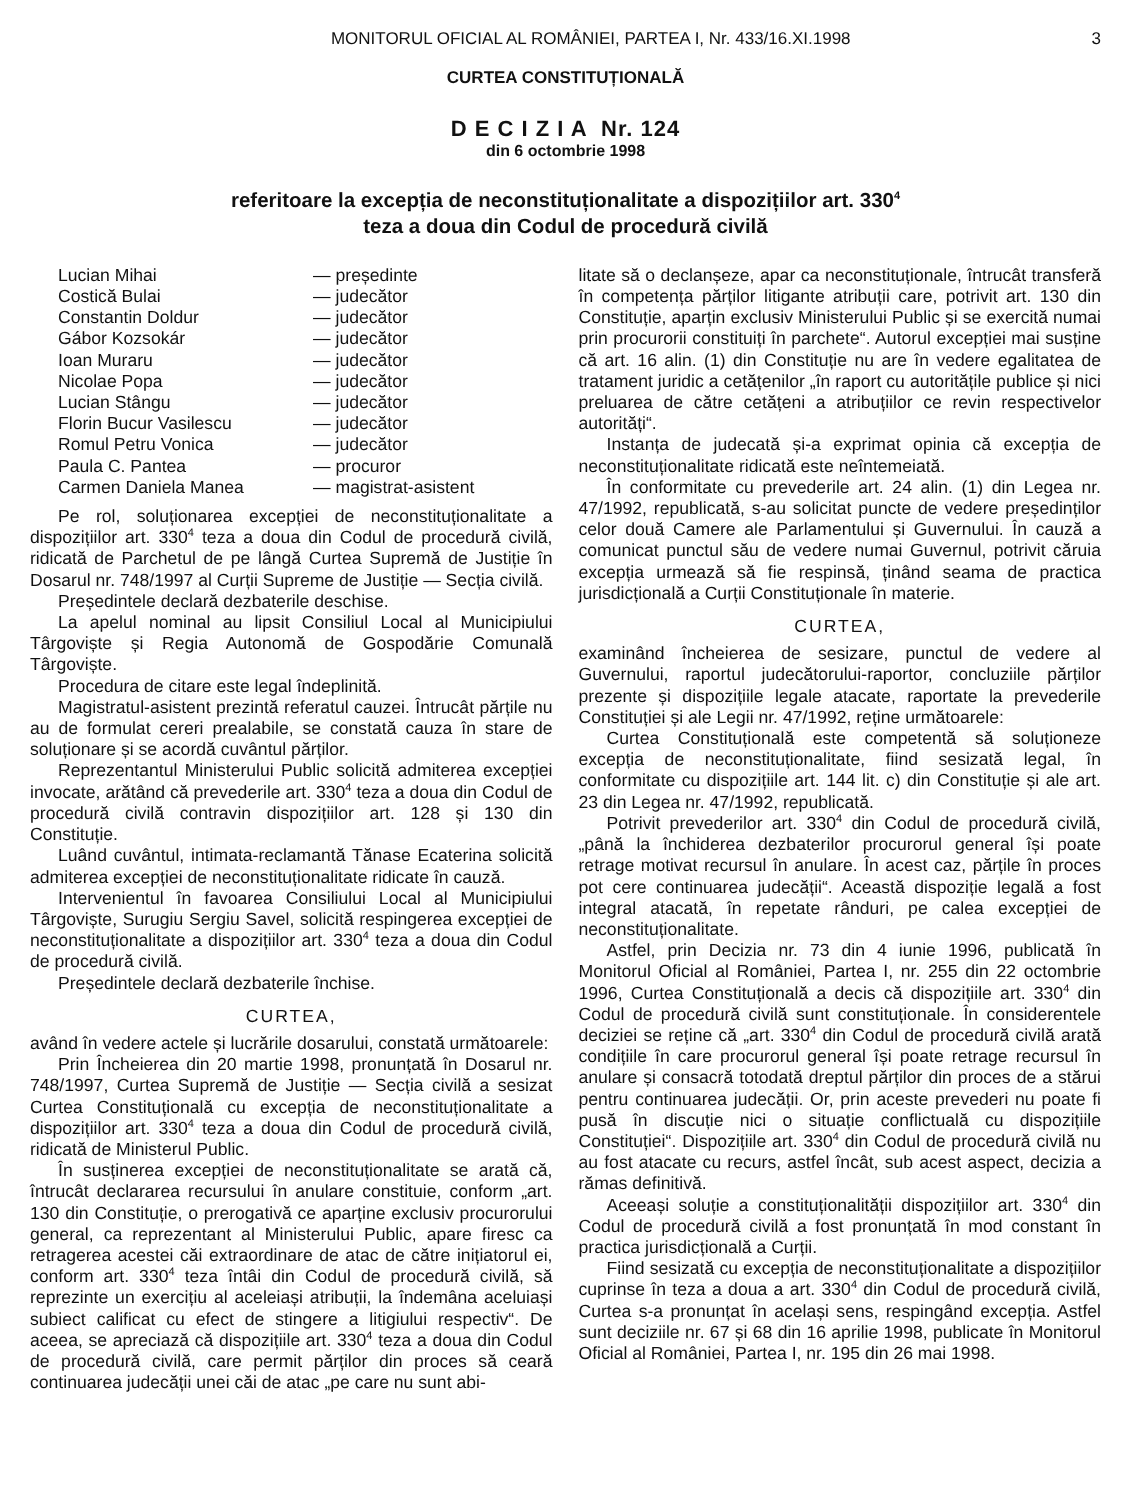MONITORUL OFICIAL AL ROMÂNIEI, PARTEA I, Nr. 433/16.XI.1998 3
CURTEA CONSTITUȚIONALĂ
D E C I Z I A Nr. 124
din 6 octombrie 1998
referitoare la excepția de neconstituționalitate a dispozițiilor art. 330<sup>4</sup>
teza a doua din Codul de procedură civilă
| Lucian Mihai | — președinte |
| Costică Bulai | — judecător |
| Constantin Doldur | — judecător |
| Gábor Kozsokár | — judecător |
| Ioan Muraru | — judecător |
| Nicolae Popa | — judecător |
| Lucian Stângu | — judecător |
| Florin Bucur Vasilescu | — judecător |
| Romul Petru Vonica | — judecător |
| Paula C. Pantea | — procuror |
| Carmen Daniela Manea | — magistrat-asistent |
Pe rol, soluționarea excepției de neconstituționalitate a dispozițiilor art. 330<sup>4</sup> teza a doua din Codul de procedură civilă, ridicată de Parchetul de pe lângă Curtea Supremă de Justiție în Dosarul nr. 748/1997 al Curții Supreme de Justiție — Secția civilă.
Președintele declară dezbaterile deschise.
La apelul nominal au lipsit Consiliul Local al Municipiului Târgoviște și Regia Autonomă de Gospodărie Comunală Târgoviște.
Procedura de citare este legal îndeplinită.
Magistratul-asistent prezintă referatul cauzei. Întrucât părțile nu au de formulat cereri prealabile, se constată cauza în stare de soluționare și se acordă cuvântul părților.
Reprezentantul Ministerului Public solicită admiterea excepției invocate, arătând că prevederile art. 330<sup>4</sup> teza a doua din Codul de procedură civilă contravin dispozițiilor art. 128 și 130 din Constituție.
Luând cuvântul, intimata-reclamantă Tănase Ecaterina solicită admiterea excepției de neconstituționalitate ridicate în cauză.
Intervenientul în favoarea Consiliului Local al Municipiului Târgoviște, Surugiu Sergiu Savel, solicită respingerea excepției de neconstituționalitate a dispozițiilor art. 330<sup>4</sup> teza a doua din Codul de procedură civilă.
Președintele declară dezbaterile închise.
CURTEA,
având în vedere actele și lucrările dosarului, constată următoarele:
Prin Încheierea din 20 martie 1998, pronunțată în Dosarul nr. 748/1997, Curtea Supremă de Justiție — Secția civilă a sesizat Curtea Constituțională cu excepția de neconstituționalitate a dispozițiilor art. 330<sup>4</sup> teza a doua din Codul de procedură civilă, ridicată de Ministerul Public.
În susținerea excepției de neconstituționalitate se arată că, întrucât declararea recursului în anulare constituie, conform „art. 130 din Constituție, o prerogativă ce aparține exclusiv procurorului general, ca reprezentant al Ministerului Public, apare firesc ca retragerea acestei căi extraordinare de atac de către inițiatorul ei, conform art. 330<sup>4</sup> teza întâi din Codul de procedură civilă, să reprezinte un exercițiu al aceleiași atribuții, la îndemâna aceluiași subiect calificat cu efect de stingere a litigiului respectiv“. De aceea, se apreciază că dispozițiile art. 330<sup>4</sup> teza a doua din Codul de procedură civilă, care permit părților din proces să ceară continuarea judecății unei căi de atac „pe care nu sunt abi-
litate să o declanșeze, apar ca neconstituționale, întrucât transferă în competența părților litigante atribuții care, potrivit art. 130 din Constituție, aparțin exclusiv Ministerului Public și se exercită numai prin procurorii constituiți în parchete“. Autorul excepției mai susține că art. 16 alin. (1) din Constituție nu are în vedere egalitatea de tratament juridic a cetățenilor „în raport cu autoritățile publice și nici preluarea de către cetățeni a atribuțiilor ce revin respectivelor autorități“.
Instanța de judecată și-a exprimat opinia că excepția de neconstituționalitate ridicată este neîntemeiată.
În conformitate cu prevederile art. 24 alin. (1) din Legea nr. 47/1992, republicată, s-au solicitat puncte de vedere președinților celor două Camere ale Parlamentului și Guvernului. În cauză a comunicat punctul său de vedere numai Guvernul, potrivit căruia excepția urmează să fie respinsă, ținând seama de practica jurisdicțională a Curții Constituționale în materie.
CURTEA,
examinând încheierea de sesizare, punctul de vedere al Guvernului, raportul judecătorului-raportor, concluziile părților prezente și dispozițiile legale atacate, raportate la prevederile Constituției și ale Legii nr. 47/1992, reține următoarele:
Curtea Constituțională este competentă să soluționeze excepția de neconstituționalitate, fiind sesizată legal, în conformitate cu dispozițiile art. 144 lit. c) din Constituție și ale art. 23 din Legea nr. 47/1992, republicată.
Potrivit prevederilor art. 330<sup>4</sup> din Codul de procedură civilă, „până la închiderea dezbaterilor procurorul general își poate retrage motivat recursul în anulare. În acest caz, părțile în proces pot cere continuarea judecății“. Această dispoziție legală a fost integral atacată, în repetate rânduri, pe calea excepției de neconstituționalitate.
Astfel, prin Decizia nr. 73 din 4 iunie 1996, publicată în Monitorul Oficial al României, Partea I, nr. 255 din 22 octombrie 1996, Curtea Constituțională a decis că dispozițiile art. 330<sup>4</sup> din Codul de procedură civilă sunt constituționale. În considerentele deciziei se reține că „art. 330<sup>4</sup> din Codul de procedură civilă arată condițiile în care procurorul general își poate retrage recursul în anulare și consacră totodată dreptul părților din proces de a stărui pentru continuarea judecății. Or, prin aceste prevederi nu poate fi pusă în discuție nici o situație conflictuală cu dispozițiile Constituției“. Dispozițiile art. 330<sup>4</sup> din Codul de procedură civilă nu au fost atacate cu recurs, astfel încât, sub acest aspect, decizia a rămas definitivă.
Aceeași soluție a constituționalității dispozițiilor art. 330<sup>4</sup> din Codul de procedură civilă a fost pronunțată în mod constant în practica jurisdicțională a Curții.
Fiind sesizată cu excepția de neconstituționalitate a dispozițiilor cuprinse în teza a doua a art. 330<sup>4</sup> din Codul de procedură civilă, Curtea s-a pronunțat în același sens, respingând excepția. Astfel sunt deciziile nr. 67 și 68 din 16 aprilie 1998, publicate în Monitorul Oficial al României, Partea I, nr. 195 din 26 mai 1998.